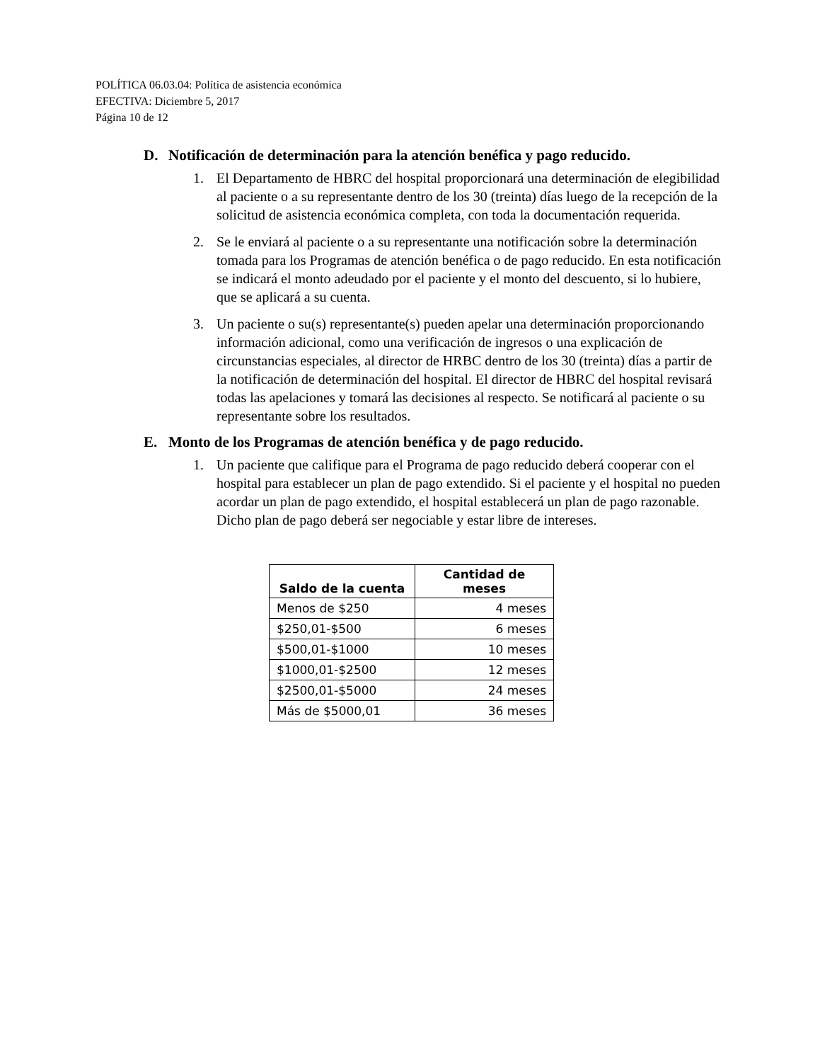POLÍTICA 06.03.04: Política de asistencia económica
EFECTIVA: Diciembre 5, 2017
Página 10 de 12
D. Notificación de determinación para la atención benéfica y pago reducido.
1. El Departamento de HBRC del hospital proporcionará una determinación de elegibilidad al paciente o a su representante dentro de los 30 (treinta) días luego de la recepción de la solicitud de asistencia económica completa, con toda la documentación requerida.
2. Se le enviará al paciente o a su representante una notificación sobre la determinación tomada para los Programas de atención benéfica o de pago reducido. En esta notificación se indicará el monto adeudado por el paciente y el monto del descuento, si lo hubiere, que se aplicará a su cuenta.
3. Un paciente o su(s) representante(s) pueden apelar una determinación proporcionando información adicional, como una verificación de ingresos o una explicación de circunstancias especiales, al director de HRBC dentro de los 30 (treinta) días a partir de la notificación de determinación del hospital. El director de HBRC del hospital revisará todas las apelaciones y tomará las decisiones al respecto. Se notificará al paciente o su representante sobre los resultados.
E. Monto de los Programas de atención benéfica y de pago reducido.
1. Un paciente que califique para el Programa de pago reducido deberá cooperar con el hospital para establecer un plan de pago extendido. Si el paciente y el hospital no pueden acordar un plan de pago extendido, el hospital establecerá un plan de pago razonable. Dicho plan de pago deberá ser negociable y estar libre de intereses.
| Saldo de la cuenta | Cantidad de meses |
| --- | --- |
| Menos de $250 | 4 meses |
| $250,01-$500 | 6 meses |
| $500,01-$1000 | 10 meses |
| $1000,01-$2500 | 12 meses |
| $2500,01-$5000 | 24 meses |
| Más de $5000,01 | 36 meses |